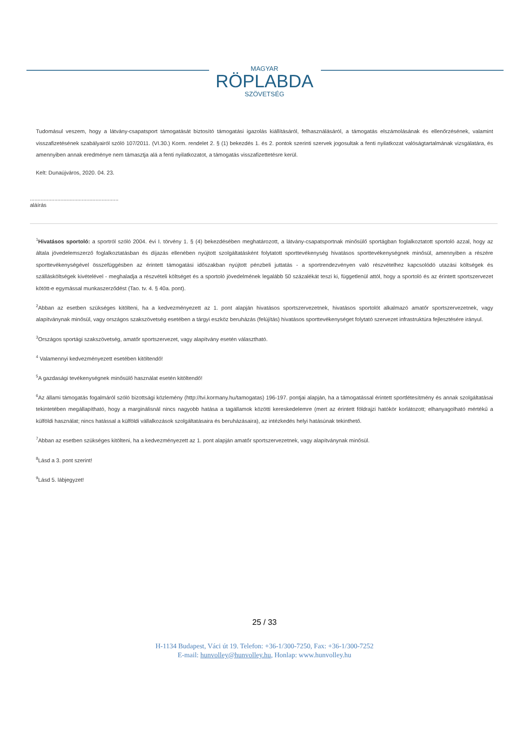MAGYAR
RÖPLABDA
SZÖVETSÉG
Tudomásul veszem, hogy a látvány-csapatsport támogatását biztosító támogatási igazolás kiállításáról, felhasználásáról, a támogatás elszámolásának és ellenőrzésének, valamint visszafizetésének szabályairól szóló 107/2011. (VI.30.) Korm. rendelet 2. § (1) bekezdés 1. és 2. pontok szerinti szervek jogosultak a fenti nyilatkozat valóságtartalmának vizsgálatára, és amennyiben annak eredménye nem támasztja alá a fenti nyilatkozatot, a támogatás visszafizettetésre kerül.
Kelt: Dunaújváros, 2020. 04. 23.
..........................................................
aláírás
<sup>1</sup> Hivatásos sportoló: a sportról szóló 2004. évi I. törvény 1. § (4) bekezdésében meghatározott, a látvány-csapatsportnak minősülő sportágban foglalkoztatott sportoló azzal, hogy az általa jövedelemszerző foglalkoztatásban és díjazás ellenében nyújtott szolgáltatásként folytatott sporttevékenység hivatásos sporttevékenységnek minősül, amennyiben a részére sporttevékenységével összefüggésben az érintett támogatási időszakban nyújtott pénzbeli juttatás - a sportrendezvényen való részvételhez kapcsolódó utazási költségek és szállásköltségek kivételével - meghaladja a részvételi költséget és a sportoló jövedelmének legalább 50 százalékát teszi ki, függetlenül attól, hogy a sportoló és az érintett sportszervezet kötött-e egymással munkaszerződést (Tao. tv. 4. § 40a. pont).
<sup>2</sup> Abban az esetben szükséges kitölteni, ha a kedvezményezett az 1. pont alapján hivatásos sportszervezetnek, hivatásos sportolót alkalmazó amatőr sportszervezetnek, vagy alapítványnak minősül, vagy országos szakszövetség esetében a tárgyi eszköz beruházás (felújítás) hivatásos sporttevékenységet folytató szervezet infrastruktúra fejlesztésére irányul.
<sup>3</sup> Országos sportági szakszövetség, amatőr sportszervezet, vagy alapítvány esetén választható.
<sup>4</sup> Valamennyi kedvezményezett esetében kitöltendő!
<sup>5</sup> A gazdasági tevékenységnek minősülő használat esetén kitöltendő!
<sup>6</sup> Az állami támogatás fogalmáról szóló bizottsági közlemény (http://tvi.kormany.hu/tamogatas) 196-197. pontjai alapján, ha a támogatással érintett sportlétesítmény és annak szolgáltatásai tekintetében megállapítható, hogy a marginálisnál nincs nagyobb hatása a tagállamok közötti kereskedelemre (mert az érintett földrajzi hatókör korlátozott; elhanyagolható mértékű a külföldi használat; nincs hatással a külföldi vállalkozások szolgáltatásaira és beruházásaira), az intézkedés helyi hatásúnak tekinthető.
<sup>7</sup> Abban az esetben szükséges kitölteni, ha a kedvezményezett az 1. pont alapján amatőr sportszervezetnek, vagy alapítványnak minősül.
<sup>8</sup> Lásd a 3. pont szerint!
<sup>9</sup> Lásd 5. lábjegyzet!
25 / 33
H-1134 Budapest, Váci út 19. Telefon: +36-1/300-7250, Fax: +36-1/300-7252
E-mail: hunvolley@hunvolley.hu, Honlap: www.hunvolley.hu